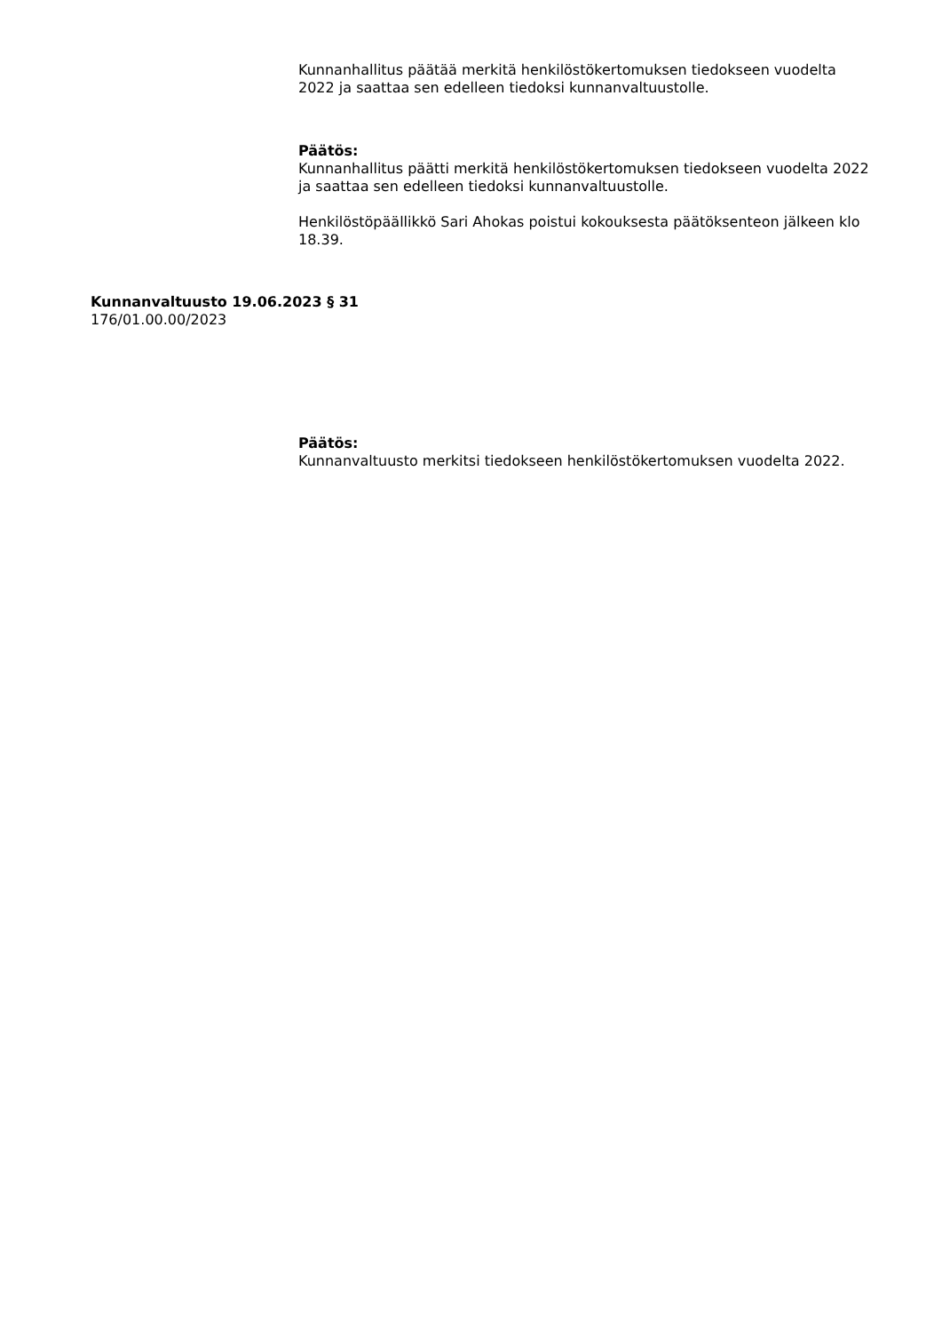Kunnanhallitus päätää merkitä henkilöstökertomuksen tiedokseen vuodelta 2022 ja saattaa sen edelleen tiedoksi kunnanvaltuustolle.
Päätös:
Kunnanhallitus päätti merkitä henkilöstökertomuksen tiedokseen vuodelta 2022 ja saattaa sen edelleen tiedoksi kunnanvaltuustolle.
Henkilöstöpäällikkö Sari Ahokas poistui kokouksesta päätöksenteon jälkeen klo 18.39.
Kunnanvaltuusto 19.06.2023 § 31
176/01.00.00/2023
Päätös:
Kunnanvaltuusto merkitsi tiedokseen henkilöstökertomuksen vuodelta 2022.